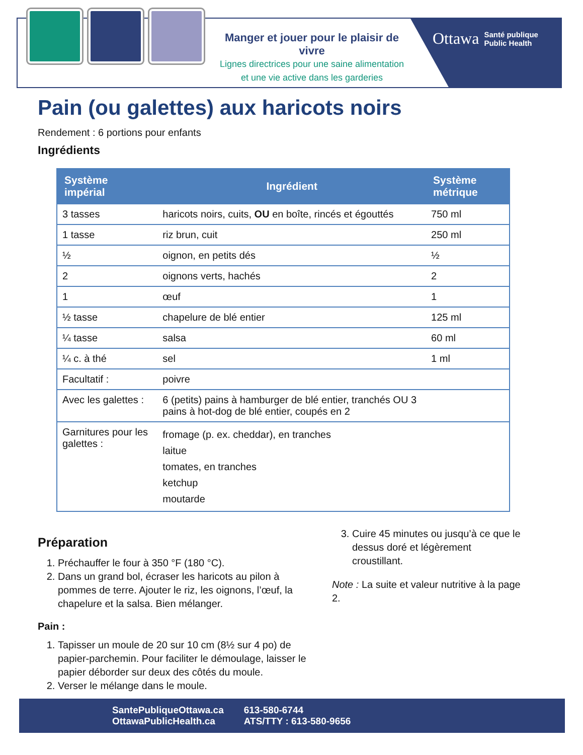Manger et jouer pour le plaisir de vivre
Lignes directrices pour une saine alimentation
et une vie active dans les garderies
Ottawa Santé publique
Public Health
Pain (ou galettes) aux haricots noirs
Rendement : 6 portions pour enfants
Ingrédients
| Système impérial | Ingrédient | Système métrique |
| --- | --- | --- |
| 3 tasses | haricots noirs, cuits, OU en boîte, rincés et égouttés | 750 ml |
| 1 tasse | riz brun, cuit | 250 ml |
| ½ | oignon, en petits dés | ½ |
| 2 | oignons verts, hachés | 2 |
| 1 | œuf | 1 |
| ½ tasse | chapelure de blé entier | 125 ml |
| ¼ tasse | salsa | 60 ml |
| ¼ c. à thé | sel | 1 ml |
| Facultatif : | poivre | |
| Avec les galettes : | 6 (petits) pains à hamburger de blé entier, tranchés OU 3 pains à hot-dog de blé entier, coupés en 2 | |
| Garnitures pour les galettes : | fromage (p. ex. cheddar), en tranches laitue tomates, en tranches ketchup moutarde | |
Préparation
1. Préchauffer le four à 350 °F (180 °C).
2. Dans un grand bol, écraser les haricots au pilon à pommes de terre. Ajouter le riz, les oignons, l’œuf, la chapelure et la salsa. Bien mélanger.
Pain :
1. Tapisser un moule de 20 sur 10 cm (8½ sur 4 po) de papier-parchemin. Pour faciliter le démoulage, laisser le papier déborder sur deux des côtés du moule.
2. Verser le mélange dans le moule.
3. Cuire 45 minutes ou jusqu’à ce que le dessus doré et légèrement croustillant.
Note : La suite et valeur nutritive à la page 2.
SantePubliqueOttawa.ca
OttawaPublicHealth.ca
613-580-6744
ATS/TTY : 613-580-9656